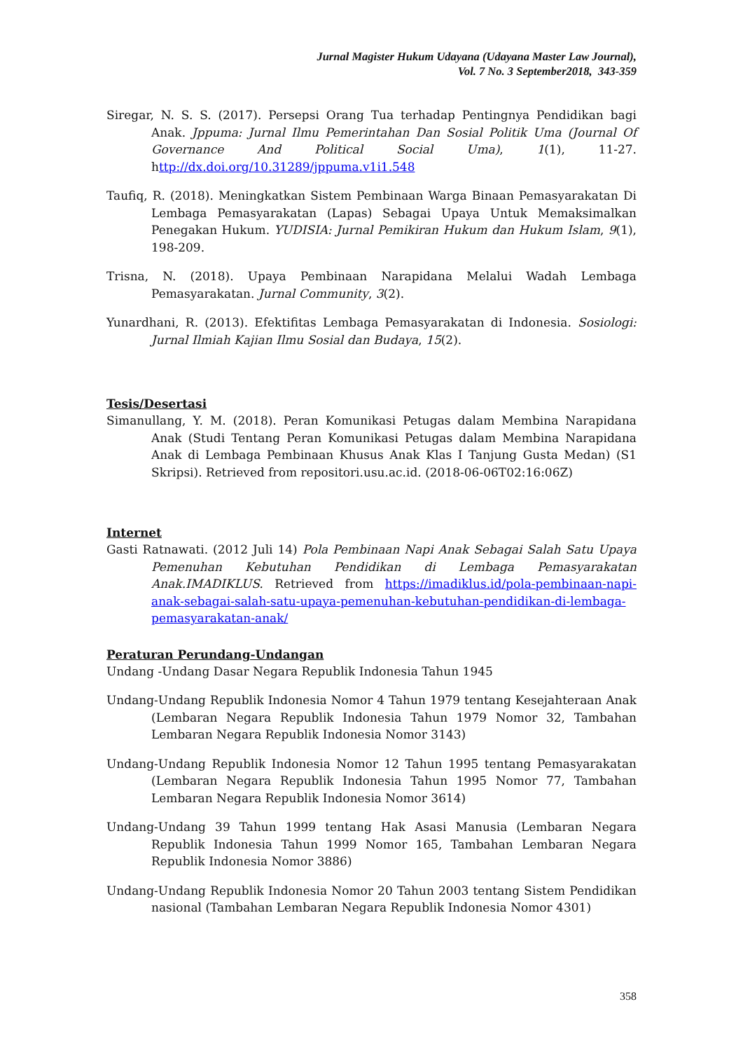Jurnal Magister Hukum Udayana (Udayana Master Law Journal),
Vol. 7 No. 3 September2018, 343-359
Siregar, N. S. S. (2017). Persepsi Orang Tua terhadap Pentingnya Pendidikan bagi Anak. Jppuma: Jurnal Ilmu Pemerintahan Dan Sosial Politik Uma (Journal Of Governance And Political Social Uma), 1(1), 11-27. http://dx.doi.org/10.31289/jppuma.v1i1.548
Taufiq, R. (2018). Meningkatkan Sistem Pembinaan Warga Binaan Pemasyarakatan Di Lembaga Pemasyarakatan (Lapas) Sebagai Upaya Untuk Memaksimalkan Penegakan Hukum. YUDISIA: Jurnal Pemikiran Hukum dan Hukum Islam, 9(1), 198-209.
Trisna, N. (2018). Upaya Pembinaan Narapidana Melalui Wadah Lembaga Pemasyarakatan. Jurnal Community, 3(2).
Yunardhani, R. (2013). Efektifitas Lembaga Pemasyarakatan di Indonesia. Sosiologi: Jurnal Ilmiah Kajian Ilmu Sosial dan Budaya, 15(2).
Tesis/Desertasi
Simanullang, Y. M. (2018). Peran Komunikasi Petugas dalam Membina Narapidana Anak (Studi Tentang Peran Komunikasi Petugas dalam Membina Narapidana Anak di Lembaga Pembinaan Khusus Anak Klas I Tanjung Gusta Medan) (S1 Skripsi). Retrieved from repositori.usu.ac.id. (2018-06-06T02:16:06Z)
Internet
Gasti Ratnawati. (2012 Juli 14) Pola Pembinaan Napi Anak Sebagai Salah Satu Upaya Pemenuhan Kebutuhan Pendidikan di Lembaga Pemasyarakatan Anak.IMADIKLUS. Retrieved from https://imadiklus.id/pola-pembinaan-napi-anak-sebagai-salah-satu-upaya-pemenuhan-kebutuhan-pendidikan-di-lembaga-pemasyarakatan-anak/
Peraturan Perundang-Undangan
Undang -Undang Dasar Negara Republik Indonesia Tahun 1945
Undang-Undang Republik Indonesia Nomor 4 Tahun 1979 tentang Kesejahteraan Anak (Lembaran Negara Republik Indonesia Tahun 1979 Nomor 32, Tambahan Lembaran Negara Republik Indonesia Nomor 3143)
Undang-Undang Republik Indonesia Nomor 12 Tahun 1995 tentang Pemasyarakatan (Lembaran Negara Republik Indonesia Tahun 1995 Nomor 77, Tambahan Lembaran Negara Republik Indonesia Nomor 3614)
Undang-Undang 39 Tahun 1999 tentang Hak Asasi Manusia (Lembaran Negara Republik Indonesia Tahun 1999 Nomor 165, Tambahan Lembaran Negara Republik Indonesia Nomor 3886)
Undang-Undang Republik Indonesia Nomor 20 Tahun 2003 tentang Sistem Pendidikan nasional (Tambahan Lembaran Negara Republik Indonesia Nomor 4301)
358